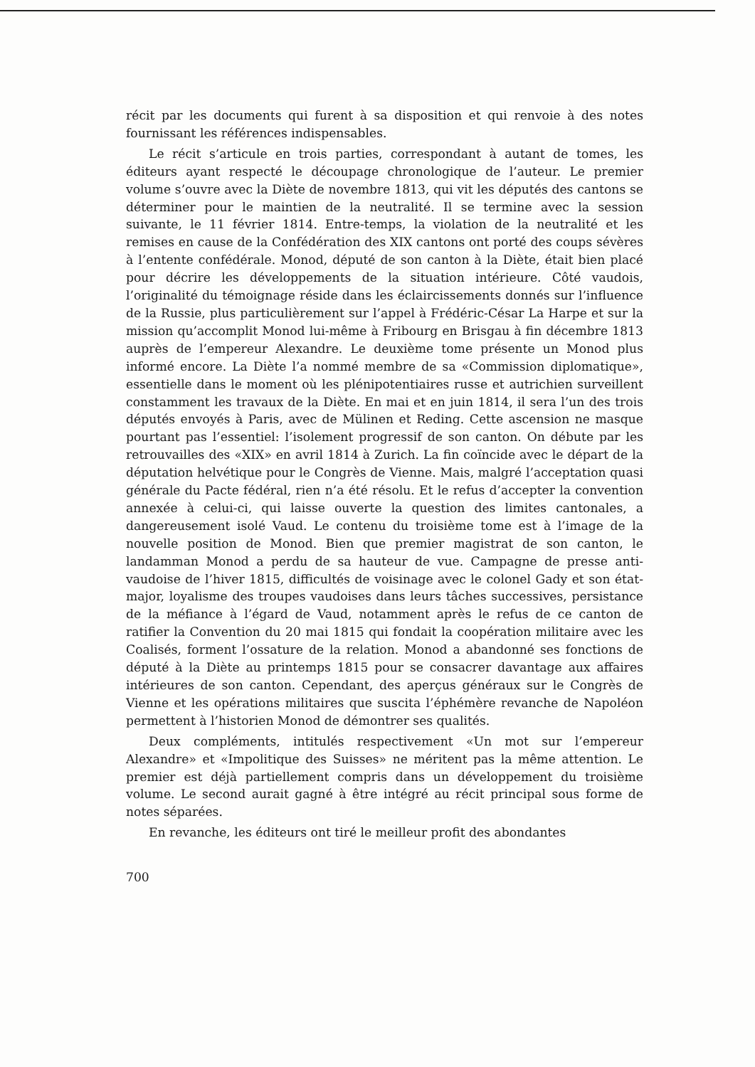récit par les documents qui furent à sa disposition et qui renvoie à des notes fournissant les références indispensables.
Le récit s’articule en trois parties, correspondant à autant de tomes, les éditeurs ayant respecté le découpage chronologique de l’auteur. Le premier volume s’ouvre avec la Diète de novembre 1813, qui vit les députés des cantons se déterminer pour le maintien de la neutralité. Il se termine avec la session suivante, le 11 février 1814. Entre-temps, la violation de la neutralité et les remises en cause de la Confédération des XIX cantons ont porté des coups sévères à l’entente confédérale. Monod, député de son canton à la Diète, était bien placé pour décrire les développements de la situation intérieure. Côté vaudois, l’originalité du témoignage réside dans les éclaircissements donnés sur l’influence de la Russie, plus particulièrement sur l’appel à Frédéric-César La Harpe et sur la mission qu’accomplit Monod lui-même à Fribourg en Brisgau à fin décembre 1813 auprès de l’empereur Alexandre. Le deuxième tome présente un Monod plus informé encore. La Diète l’a nommé membre de sa «Commission diplomatique», essentielle dans le moment où les plénipotentiaires russe et autrichien surveillent constamment les travaux de la Diète. En mai et en juin 1814, il sera l’un des trois députés envoyés à Paris, avec de Mülinen et Reding. Cette ascension ne masque pourtant pas l’essentiel: l’isolement progressif de son canton. On débute par les retrouvailles des «XIX» en avril 1814 à Zurich. La fin coïncide avec le départ de la députation helvétique pour le Congrès de Vienne. Mais, malgré l’acceptation quasi générale du Pacte fédéral, rien n’a été résolu. Et le refus d’accepter la convention annexée à celui-ci, qui laisse ouverte la question des limites cantonales, a dangereusement isolé Vaud. Le contenu du troisième tome est à l’image de la nouvelle position de Monod. Bien que premier magistrat de son canton, le landamman Monod a perdu de sa hauteur de vue. Campagne de presse anti-vaudoise de l’hiver 1815, difficultés de voisinage avec le colonel Gady et son état-major, loyalisme des troupes vaudoises dans leurs tâches successives, persistance de la méfiance à l’égard de Vaud, notamment après le refus de ce canton de ratifier la Convention du 20 mai 1815 qui fondait la coopération militaire avec les Coalisés, forment l’ossature de la relation. Monod a abandonné ses fonctions de député à la Diète au printemps 1815 pour se consacrer davantage aux affaires intérieures de son canton. Cependant, des aperçus généraux sur le Congrès de Vienne et les opérations militaires que suscita l’éphémère revanche de Napoléon permettent à l’historien Monod de démontrer ses qualités.
Deux compléments, intitulés respectivement «Un mot sur l’empereur Alexandre» et «Impolitique des Suisses» ne méritent pas la même attention. Le premier est déjà partiellement compris dans un développement du troisième volume. Le second aurait gagné à être intégré au récit principal sous forme de notes séparées.
En revanche, les éditeurs ont tiré le meilleur profit des abondantes
700